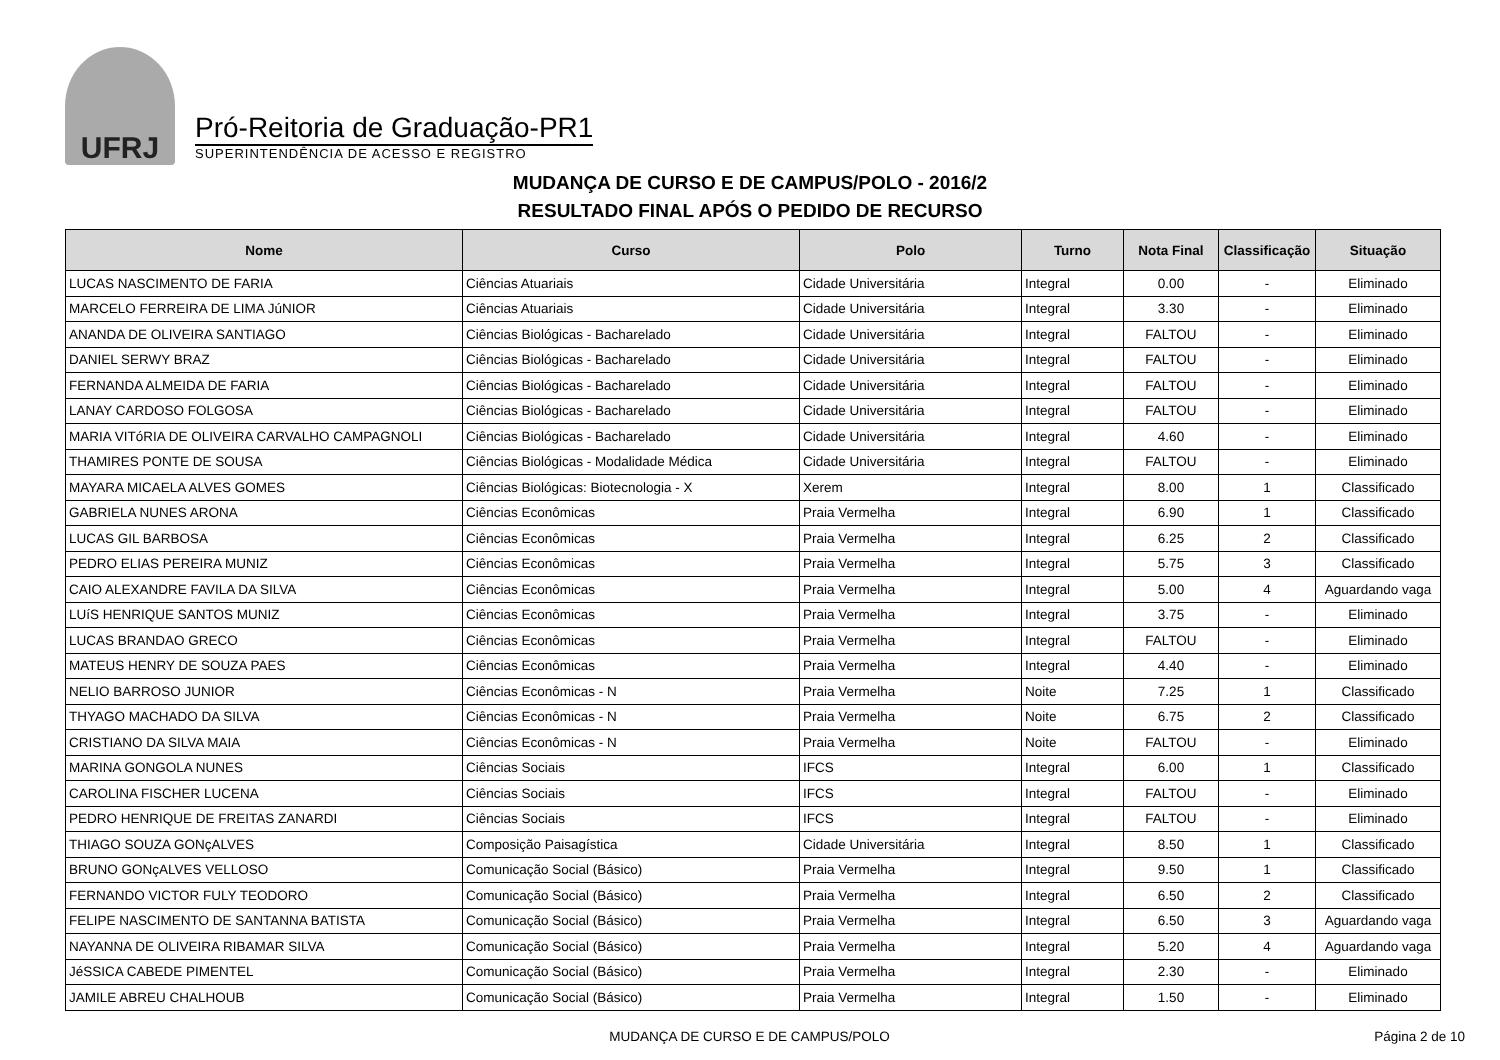UFRJ
Pró-Reitoria de Graduação-PR1
SUPERINTENDÊNCIA DE ACESSO E REGISTRO
MUDANÇA DE CURSO E DE CAMPUS/POLO - 2016/2
RESULTADO FINAL APÓS O PEDIDO DE RECURSO
| Nome | Curso | Polo | Turno | Nota Final | Classificação | Situação |
| --- | --- | --- | --- | --- | --- | --- |
| LUCAS NASCIMENTO DE FARIA | Ciências Atuariais | Cidade Universitária | Integral | 0.00 | - | Eliminado |
| MARCELO FERREIRA DE LIMA JúNIOR | Ciências Atuariais | Cidade Universitária | Integral | 3.30 | - | Eliminado |
| ANANDA DE OLIVEIRA SANTIAGO | Ciências Biológicas - Bacharelado | Cidade Universitária | Integral | FALTOU | - | Eliminado |
| DANIEL SERWY BRAZ | Ciências Biológicas - Bacharelado | Cidade Universitária | Integral | FALTOU | - | Eliminado |
| FERNANDA ALMEIDA DE FARIA | Ciências Biológicas - Bacharelado | Cidade Universitária | Integral | FALTOU | - | Eliminado |
| LANAY CARDOSO FOLGOSA | Ciências Biológicas - Bacharelado | Cidade Universitária | Integral | FALTOU | - | Eliminado |
| MARIA VITóRIA DE OLIVEIRA CARVALHO CAMPAGNOLI | Ciências Biológicas - Bacharelado | Cidade Universitária | Integral | 4.60 | - | Eliminado |
| THAMIRES PONTE DE SOUSA | Ciências Biológicas - Modalidade Médica | Cidade Universitária | Integral | FALTOU | - | Eliminado |
| MAYARA MICAELA ALVES GOMES | Ciências Biológicas: Biotecnologia - X | Xerem | Integral | 8.00 | 1 | Classificado |
| GABRIELA NUNES ARONA | Ciências Econômicas | Praia Vermelha | Integral | 6.90 | 1 | Classificado |
| LUCAS GIL BARBOSA | Ciências Econômicas | Praia Vermelha | Integral | 6.25 | 2 | Classificado |
| PEDRO ELIAS PEREIRA MUNIZ | Ciências Econômicas | Praia Vermelha | Integral | 5.75 | 3 | Classificado |
| CAIO ALEXANDRE FAVILA DA SILVA | Ciências Econômicas | Praia Vermelha | Integral | 5.00 | 4 | Aguardando vaga |
| LUíS HENRIQUE SANTOS MUNIZ | Ciências Econômicas | Praia Vermelha | Integral | 3.75 | - | Eliminado |
| LUCAS BRANDAO GRECO | Ciências Econômicas | Praia Vermelha | Integral | FALTOU | - | Eliminado |
| MATEUS HENRY DE SOUZA PAES | Ciências Econômicas | Praia Vermelha | Integral | 4.40 | - | Eliminado |
| NELIO BARROSO JUNIOR | Ciências Econômicas - N | Praia Vermelha | Noite | 7.25 | 1 | Classificado |
| THYAGO MACHADO DA SILVA | Ciências Econômicas - N | Praia Vermelha | Noite | 6.75 | 2 | Classificado |
| CRISTIANO DA SILVA MAIA | Ciências Econômicas - N | Praia Vermelha | Noite | FALTOU | - | Eliminado |
| MARINA GONGOLA NUNES | Ciências Sociais | IFCS | Integral | 6.00 | 1 | Classificado |
| CAROLINA FISCHER LUCENA | Ciências Sociais | IFCS | Integral | FALTOU | - | Eliminado |
| PEDRO HENRIQUE DE FREITAS ZANARDI | Ciências Sociais | IFCS | Integral | FALTOU | - | Eliminado |
| THIAGO SOUZA GONçALVES | Composição Paisagística | Cidade Universitária | Integral | 8.50 | 1 | Classificado |
| BRUNO GONçALVES VELLOSO | Comunicação Social (Básico) | Praia Vermelha | Integral | 9.50 | 1 | Classificado |
| FERNANDO VICTOR FULY TEODORO | Comunicação Social (Básico) | Praia Vermelha | Integral | 6.50 | 2 | Classificado |
| FELIPE NASCIMENTO DE SANTANNA BATISTA | Comunicação Social (Básico) | Praia Vermelha | Integral | 6.50 | 3 | Aguardando vaga |
| NAYANNA DE OLIVEIRA RIBAMAR SILVA | Comunicação Social (Básico) | Praia Vermelha | Integral | 5.20 | 4 | Aguardando vaga |
| JéSSICA CABEDE PIMENTEL | Comunicação Social (Básico) | Praia Vermelha | Integral | 2.30 | - | Eliminado |
| JAMILE ABREU CHALHOUB | Comunicação Social (Básico) | Praia Vermelha | Integral | 1.50 | - | Eliminado |
MUDANÇA DE CURSO E DE CAMPUS/POLO
Página 2 de 10